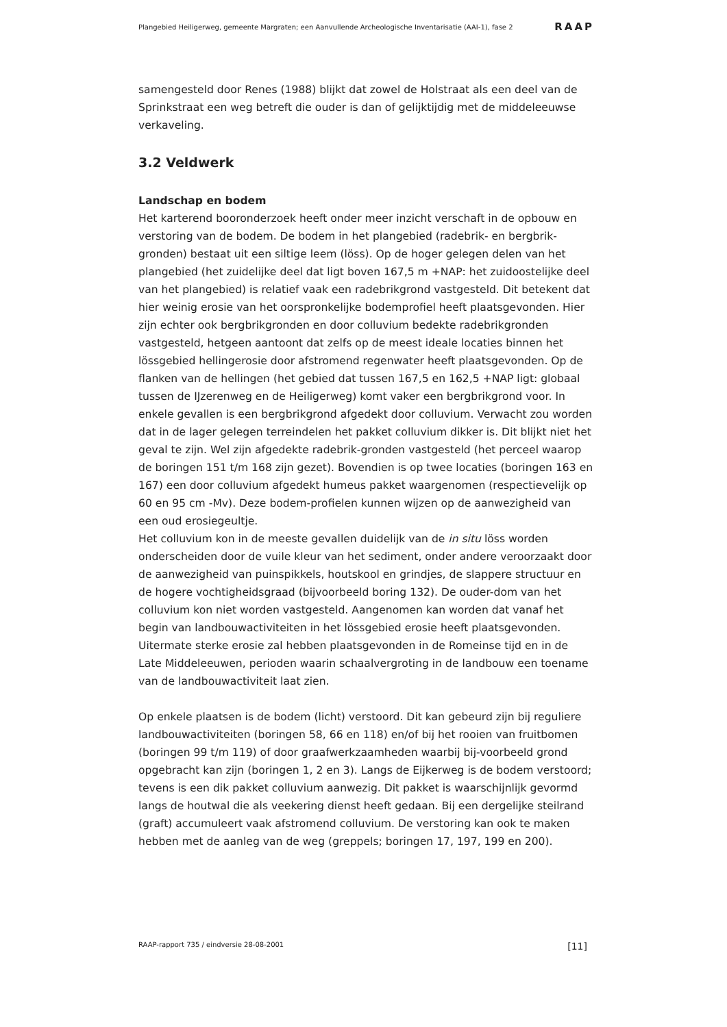Plangebied Heiligerweg, gemeente Margraten; een Aanvullende Archeologische Inventarisatie (AAI-1), fase 2 RAAP
samengesteld door Renes (1988) blijkt dat zowel de Holstraat als een deel van de Sprinkstraat een weg betreft die ouder is dan of gelijktijdig met de middeleeuwse verkaveling.
3.2 Veldwerk
Landschap en bodem
Het karterend booronderzoek heeft onder meer inzicht verschaft in de opbouw en verstoring van de bodem. De bodem in het plangebied (radebrik- en bergbrik-gronden) bestaat uit een siltige leem (löss). Op de hoger gelegen delen van het plangebied (het zuidelijke deel dat ligt boven 167,5 m +NAP: het zuidoostelijke deel van het plangebied) is relatief vaak een radebrikgrond vastgesteld. Dit betekent dat hier weinig erosie van het oorspronkelijke bodemprofiel heeft plaatsgevonden. Hier zijn echter ook bergbrikgronden en door colluvium bedekte radebrikgronden vastgesteld, hetgeen aantoont dat zelfs op de meest ideale locaties binnen het lössgebied hellingerosie door afstromend regenwater heeft plaatsgevonden. Op de flanken van de hellingen (het gebied dat tussen 167,5 en 162,5 +NAP ligt: globaal tussen de IJzerenweg en de Heiligerweg) komt vaker een bergbrikgrond voor. In enkele gevallen is een bergbrikgrond afgedekt door colluvium. Verwacht zou worden dat in de lager gelegen terreindelen het pakket colluvium dikker is. Dit blijkt niet het geval te zijn. Wel zijn afgedekte radebrik-gronden vastgesteld (het perceel waarop de boringen 151 t/m 168 zijn gezet). Bovendien is op twee locaties (boringen 163 en 167) een door colluvium afgedekt humeus pakket waargenomen (respectievelijk op 60 en 95 cm -Mv). Deze bodem-profielen kunnen wijzen op de aanwezigheid van een oud erosiegeultje.
Het colluvium kon in de meeste gevallen duidelijk van de in situ löss worden onderscheiden door de vuile kleur van het sediment, onder andere veroorzaakt door de aanwezigheid van puinspikkels, houtskool en grindjes, de slappere structuur en de hogere vochtigheidsgraad (bijvoorbeeld boring 132). De ouder-dom van het colluvium kon niet worden vastgesteld. Aangenomen kan worden dat vanaf het begin van landbouwactiviteiten in het lössgebied erosie heeft plaatsgevonden. Uitermate sterke erosie zal hebben plaatsgevonden in de Romeinse tijd en in de Late Middeleeuwen, perioden waarin schaalvergroting in de landbouw een toename van de landbouwactiviteit laat zien.
Op enkele plaatsen is de bodem (licht) verstoord. Dit kan gebeurd zijn bij reguliere landbouwactiviteiten (boringen 58, 66 en 118) en/of bij het rooien van fruitbomen (boringen 99 t/m 119) of door graafwerkzaamheden waarbij bij-voorbeeld grond opgebracht kan zijn (boringen 1, 2 en 3). Langs de Eijkerweg is de bodem verstoord; tevens is een dik pakket colluvium aanwezig. Dit pakket is waarschijnlijk gevormd langs de houtwal die als veekering dienst heeft gedaan. Bij een dergelijke steilrand (graft) accumuleert vaak afstromend colluvium. De verstoring kan ook te maken hebben met de aanleg van de weg (greppels; boringen 17, 197, 199 en 200).
RAAP-rapport 735 / eindversie 28-08-2001 [11]